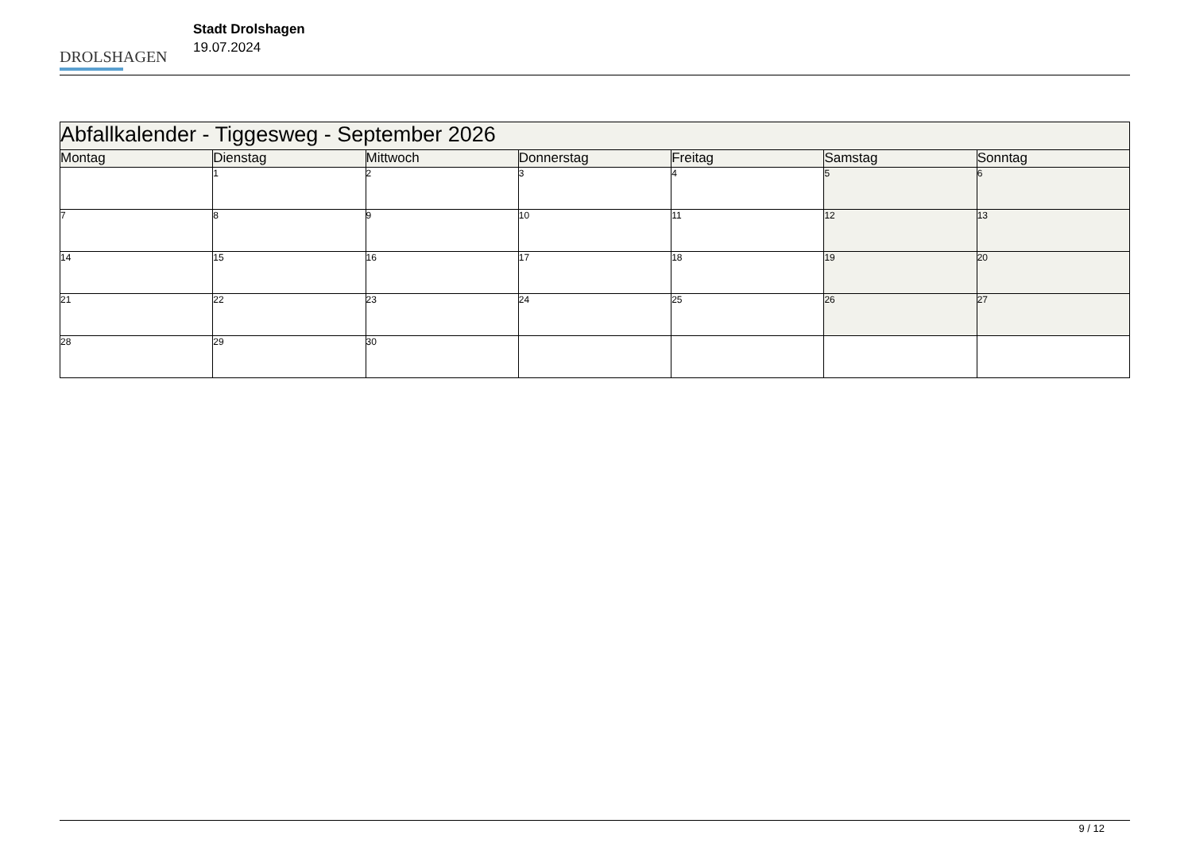DROLSHAGEN
Stadt Drolshagen
19.07.2024
| Abfallkalender - Tiggesweg - September 2026 | | | | | | |
| --- | --- | --- | --- | --- | --- | --- |
| Montag | Dienstag | Mittwoch | Donnerstag | Freitag | Samstag | Sonntag |
| | 1 | 2 | 3 | 4 | 5 | 6 |
| 7 | 8 | 9 | 10 | 11 | 12 | 13 |
| 14 | 15 | 16 | 17 | 18 | 19 | 20 |
| 21 | 22 | 23 | 24 | 25 | 26 | 27 |
| 28 | 29 | 30 | | | | |
9 / 12